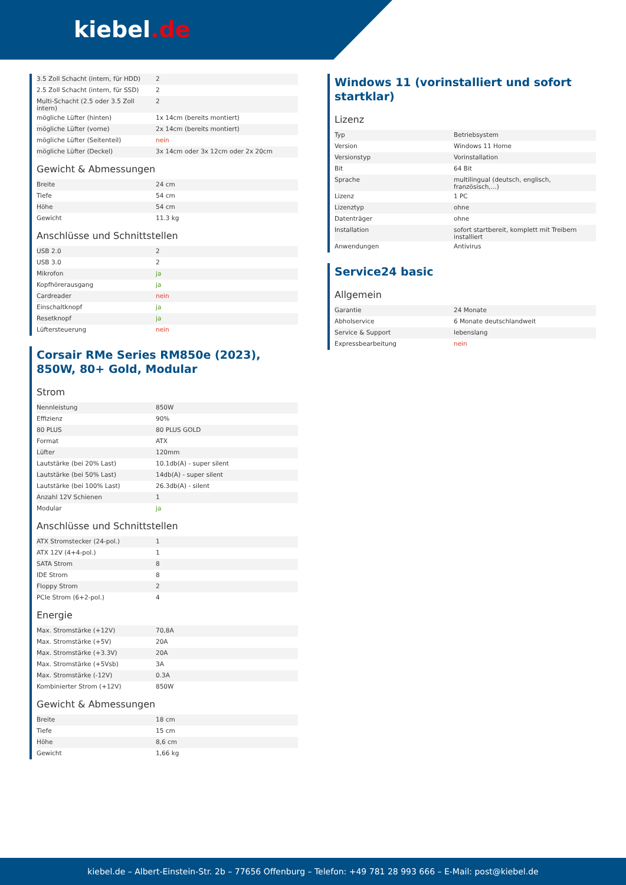kiebel.de
| 3.5 Zoll Schacht (intern, für HDD) | 2 |
| 2.5 Zoll Schacht (intern, für SSD) | 2 |
| Multi-Schacht (2.5 oder 3.5 Zoll intern) | 2 |
| mögliche Lüfter (hinten) | 1x 14cm (bereits montiert) |
| mögliche Lüfter (vorne) | 2x 14cm (bereits montiert) |
| mögliche Lüfter (Seitenteil) | nein |
| mögliche Lüfter (Deckel) | 3x 14cm oder 3x 12cm oder 2x 20cm |
Gewicht & Abmessungen
| Breite | 24 cm |
| Tiefe | 54 cm |
| Höhe | 54 cm |
| Gewicht | 11.3 kg |
Anschlüsse und Schnittstellen
| USB 2.0 | 2 |
| USB 3.0 | 2 |
| Mikrofon | ja |
| Kopfhörerausgang | ja |
| Cardreader | nein |
| Einschaltknopf | ja |
| Resetknopf | ja |
| Lüftersteuerung | nein |
Corsair RMe Series RM850e (2023), 850W, 80+ Gold, Modular
Strom
| Nennleistung | 850W |
| Effizienz | 90% |
| 80 PLUS | 80 PLUS GOLD |
| Format | ATX |
| Lüfter | 120mm |
| Lautstärke (bei 20% Last) | 10.1db(A) - super silent |
| Lautstärke (bei 50% Last) | 14db(A) - super silent |
| Lautstärke (bei 100% Last) | 26.3db(A) - silent |
| Anzahl 12V Schienen | 1 |
| Modular | ja |
Anschlüsse und Schnittstellen
| ATX Stromstecker (24-pol.) | 1 |
| ATX 12V (4+4-pol.) | 1 |
| SATA Strom | 8 |
| IDE Strom | 8 |
| Floppy Strom | 2 |
| PCIe Strom (6+2-pol.) | 4 |
Energie
| Max. Stromstärke (+12V) | 70,8A |
| Max. Stromstärke (+5V) | 20A |
| Max. Stromstärke (+3.3V) | 20A |
| Max. Stromstärke (+5Vsb) | 3A |
| Max. Stromstärke (-12V) | 0.3A |
| Kombinierter Strom (+12V) | 850W |
Gewicht & Abmessungen
| Breite | 18 cm |
| Tiefe | 15 cm |
| Höhe | 8,6 cm |
| Gewicht | 1,66 kg |
Windows 11 (vorinstalliert und sofort startklar)
Lizenz
| Typ | Betriebsystem |
| Version | Windows 11 Home |
| Versionstyp | Vorinstallation |
| Bit | 64 Bit |
| Sprache | multilingual (deutsch, englisch, französisch,...) |
| Lizenz | 1 PC |
| Lizenztyp | ohne |
| Datenträger | ohne |
| Installation | sofort startbereit, komplett mit Treibern installiert |
| Anwendungen | Antivirus |
Service24 basic
Allgemein
| Garantie | 24 Monate |
| Abholservice | 6 Monate deutschlandweit |
| Service & Support | lebenslang |
| Expressbearbeitung | nein |
kiebel.de – Albert-Einstein-Str. 2b – 77656 Offenburg – Telefon: +49 781 28 993 666 – E-Mail: post@kiebel.de